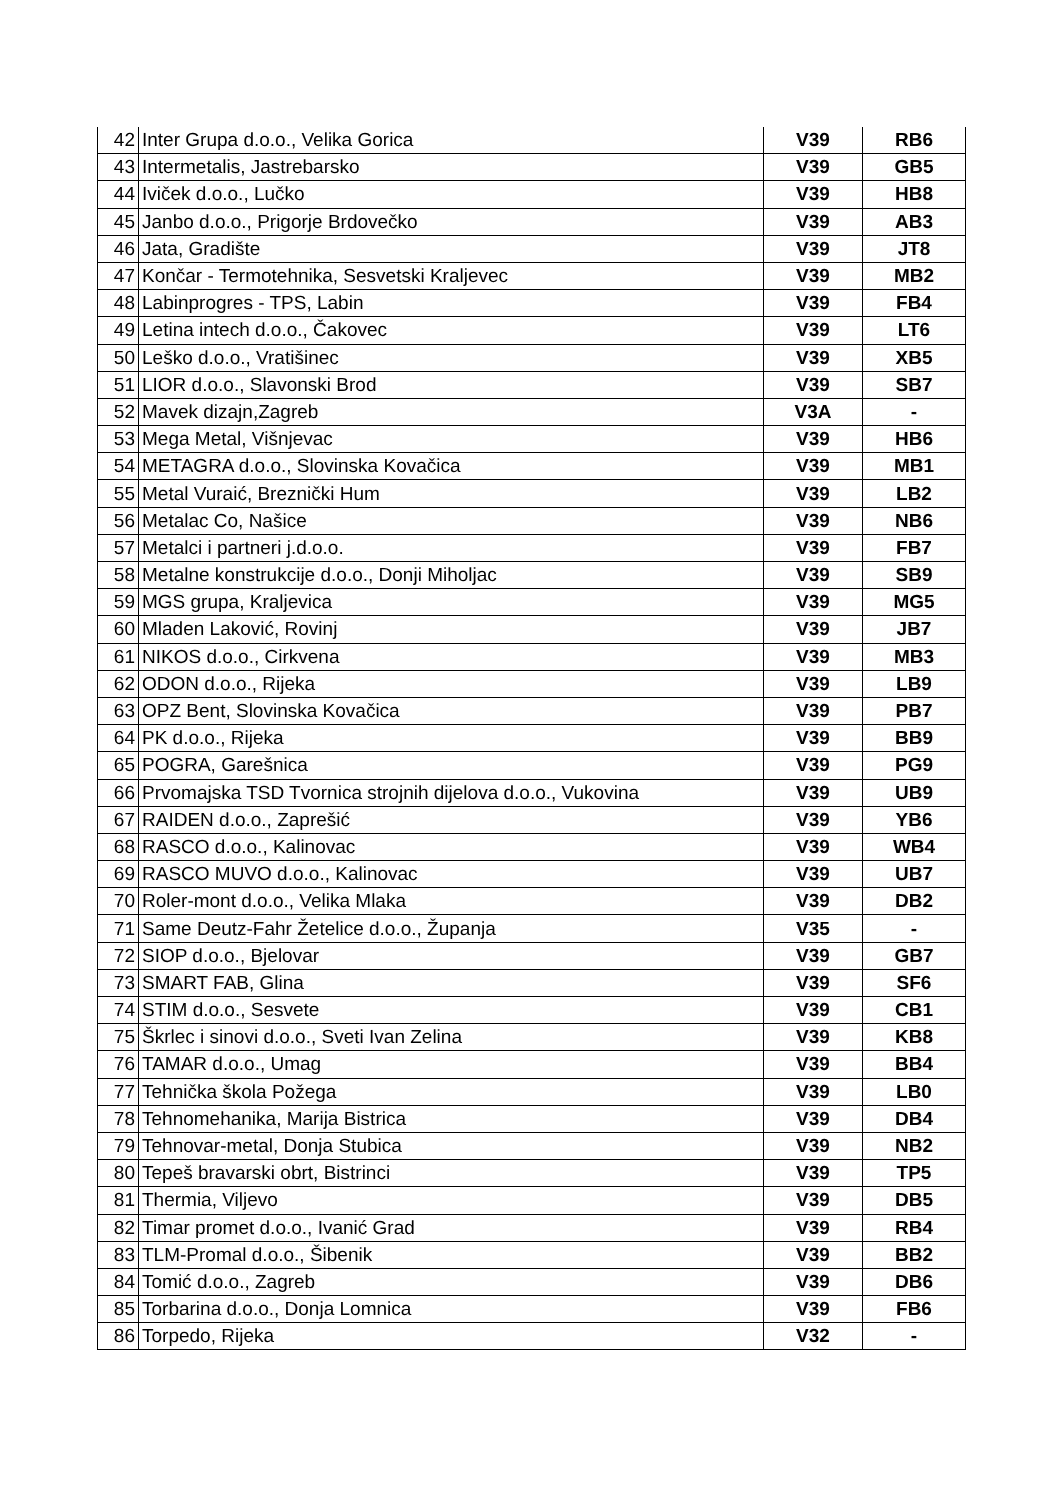| 42 | Inter Grupa d.o.o., Velika Gorica | V39 | RB6 |
| 43 | Intermetalis, Jastrebarsko | V39 | GB5 |
| 44 | Iviček d.o.o., Lučko | V39 | HB8 |
| 45 | Janbo d.o.o., Prigorje Brdovečko | V39 | AB3 |
| 46 | Jata, Gradište | V39 | JT8 |
| 47 | Končar - Termotehnika, Sesvetski Kraljevec | V39 | MB2 |
| 48 | Labinprogres - TPS, Labin | V39 | FB4 |
| 49 | Letina intech d.o.o., Čakovec | V39 | LT6 |
| 50 | Leško d.o.o., Vratišinec | V39 | XB5 |
| 51 | LIOR d.o.o., Slavonski Brod | V39 | SB7 |
| 52 | Mavek dizajn,Zagreb | V3A | - |
| 53 | Mega Metal, Višnjevac | V39 | HB6 |
| 54 | METAGRA d.o.o., Slovinska Kovačica | V39 | MB1 |
| 55 | Metal Vuraić, Breznički Hum | V39 | LB2 |
| 56 | Metalac Co, Našice | V39 | NB6 |
| 57 | Metalci i partneri j.d.o.o. | V39 | FB7 |
| 58 | Metalne konstrukcije d.o.o., Donji Miholjac | V39 | SB9 |
| 59 | MGS grupa, Kraljevica | V39 | MG5 |
| 60 | Mladen Laković, Rovinj | V39 | JB7 |
| 61 | NIKOS d.o.o., Cirkvena | V39 | MB3 |
| 62 | ODON d.o.o., Rijeka | V39 | LB9 |
| 63 | OPZ Bent, Slovinska Kovačica | V39 | PB7 |
| 64 | PK d.o.o., Rijeka | V39 | BB9 |
| 65 | POGRA, Garešnica | V39 | PG9 |
| 66 | Prvomajska TSD Tvornica strojnih dijelova d.o.o., Vukovina | V39 | UB9 |
| 67 | RAIDEN d.o.o., Zaprešić | V39 | YB6 |
| 68 | RASCO d.o.o., Kalinovac | V39 | WB4 |
| 69 | RASCO MUVO d.o.o., Kalinovac | V39 | UB7 |
| 70 | Roler-mont d.o.o., Velika Mlaka | V39 | DB2 |
| 71 | Same Deutz-Fahr Žetelice d.o.o., Županja | V35 | - |
| 72 | SIOP d.o.o., Bjelovar | V39 | GB7 |
| 73 | SMART FAB, Glina | V39 | SF6 |
| 74 | STIM d.o.o., Sesvete | V39 | CB1 |
| 75 | Škrlec i sinovi d.o.o., Sveti Ivan Zelina | V39 | KB8 |
| 76 | TAMAR d.o.o., Umag | V39 | BB4 |
| 77 | Tehnička škola Požega | V39 | LB0 |
| 78 | Tehnomehanika, Marija Bistrica | V39 | DB4 |
| 79 | Tehnovar-metal, Donja Stubica | V39 | NB2 |
| 80 | Tepeš bravarski obrt, Bistrinci | V39 | TP5 |
| 81 | Thermia, Viljevo | V39 | DB5 |
| 82 | Timar promet d.o.o., Ivanić Grad | V39 | RB4 |
| 83 | TLM-Promal d.o.o., Šibenik | V39 | BB2 |
| 84 | Tomić d.o.o., Zagreb | V39 | DB6 |
| 85 | Torbarina d.o.o., Donja Lomnica | V39 | FB6 |
| 86 | Torpedo, Rijeka | V32 | - |